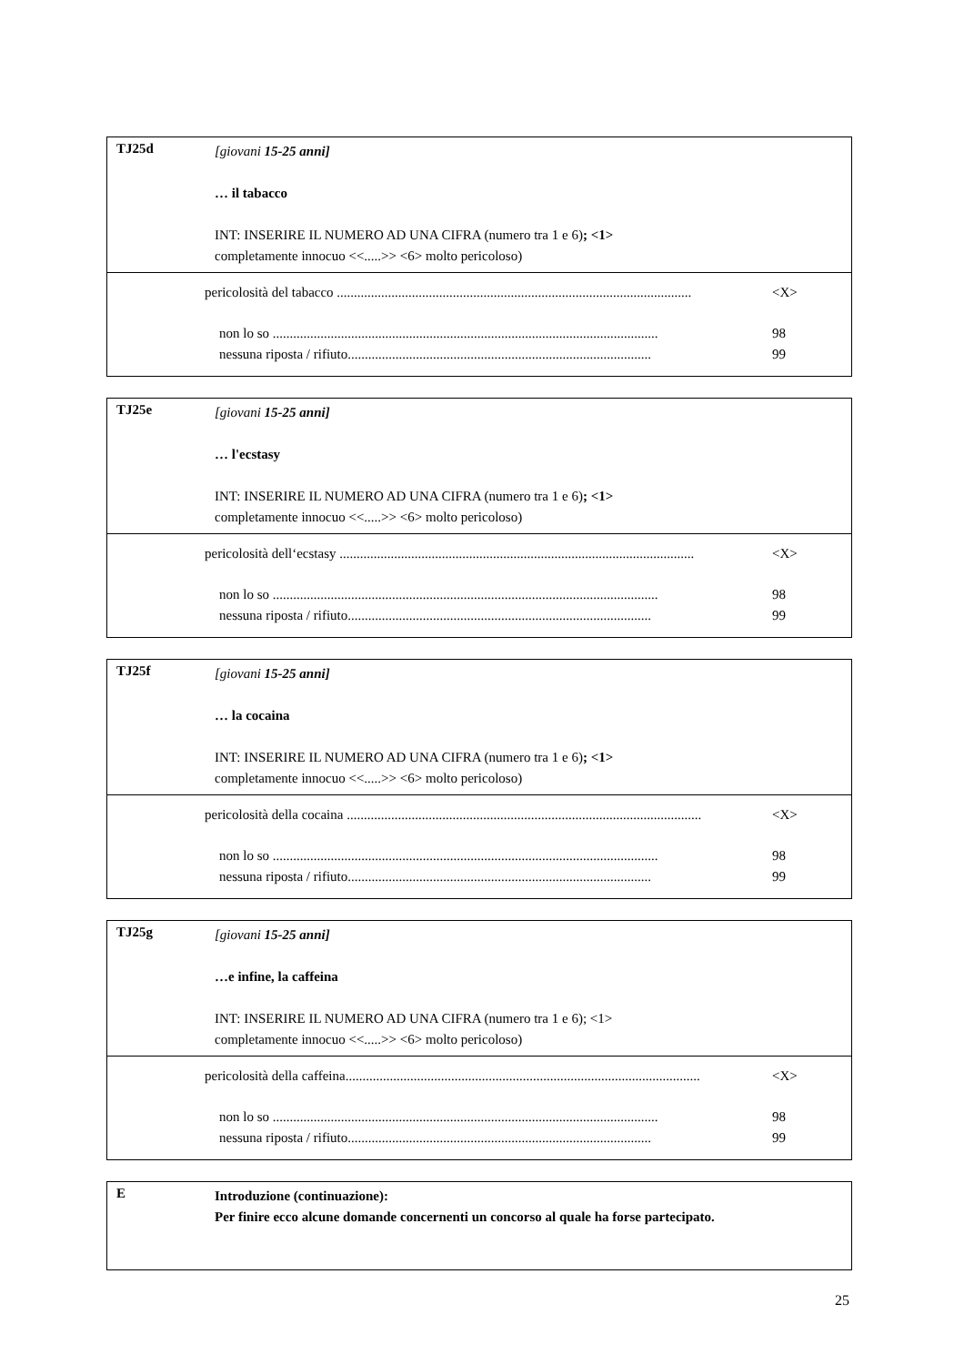TJ25d
[giovani 15-25 anni]
… il tabacco
INT: INSERIRE IL NUMERO AD UNA CIFRA (numero tra 1 e 6); <1>
completamente innocuo <<.....>> <6> molto pericoloso)
pericolosità del tabacco ........................................................................................................ <X>
non lo so ................................................................................................................. 98
nessuna riposta / rifiuto......................................................................................... 99
TJ25e
[giovani 15-25 anni]
… l'ecstasy
INT: INSERIRE IL NUMERO AD UNA CIFRA (numero tra 1 e 6); <1>
completamente innocuo <<.....>> <6> molto pericoloso)
pericolosità dell‘ecstasy ........................................................................................................ <X>
non lo so ................................................................................................................. 98
nessuna riposta / rifiuto......................................................................................... 99
TJ25f
[giovani 15-25 anni]
… la cocaina
INT: INSERIRE IL NUMERO AD UNA CIFRA (numero tra 1 e 6); <1>
completamente innocuo <<.....>> <6> molto pericoloso)
pericolosità della cocaina ........................................................................................................ <X>
non lo so ................................................................................................................. 98
nessuna riposta / rifiuto......................................................................................... 99
TJ25g
[giovani 15-25 anni]
…e infine, la caffeina
INT: INSERIRE IL NUMERO AD UNA CIFRA (numero tra 1 e 6); <1>
completamente innocuo <<.....>> <6> molto pericoloso)
pericolosità della caffeina........................................................................................................ <X>
non lo so ................................................................................................................. 98
nessuna riposta / rifiuto......................................................................................... 99
E
Introduzione (continuazione):
Per finire ecco alcune domande concernenti un concorso al quale ha forse partecipato.
25